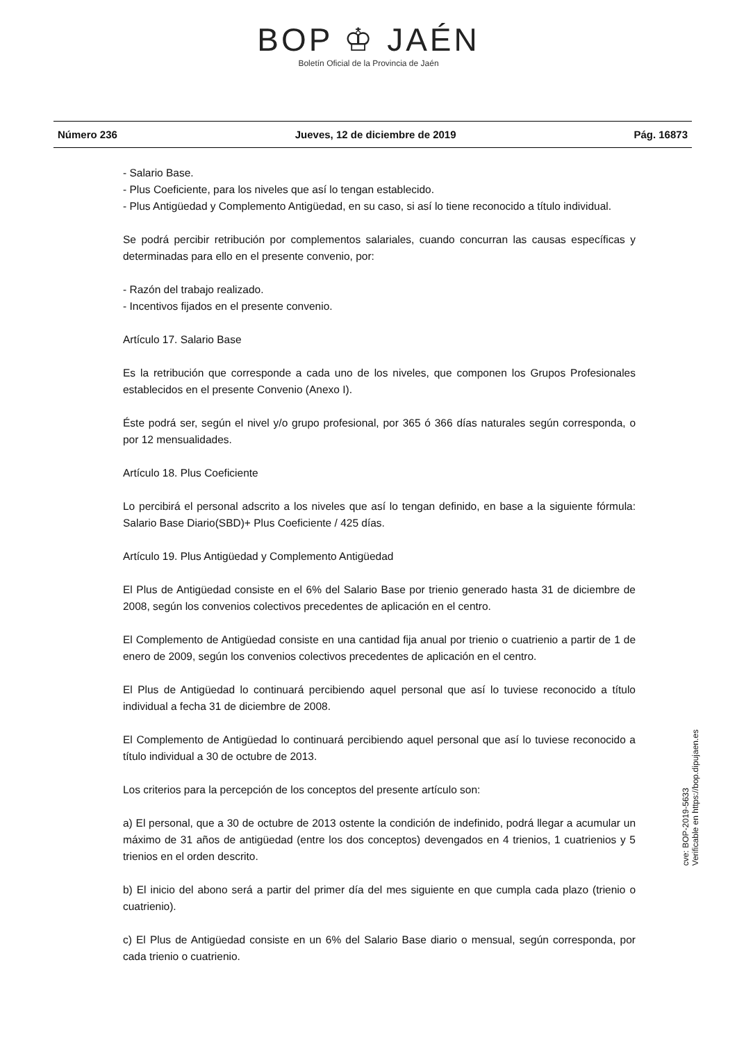BOP ♔ JAÉN
Boletín Oficial de la Provincia de Jaén
Número 236 Jueves, 12 de diciembre de 2019 Pág. 16873
- Salario Base.
- Plus Coeficiente, para los niveles que así lo tengan establecido.
- Plus Antigüedad y Complemento Antigüedad, en su caso, si así lo tiene reconocido a título individual.
Se podrá percibir retribución por complementos salariales, cuando concurran las causas específicas y determinadas para ello en el presente convenio, por:
- Razón del trabajo realizado.
- Incentivos fijados en el presente convenio.
Artículo 17. Salario Base
Es la retribución que corresponde a cada uno de los niveles, que componen los Grupos Profesionales establecidos en el presente Convenio (Anexo I).
Éste podrá ser, según el nivel y/o grupo profesional, por 365 ó 366 días naturales según corresponda, o por 12 mensualidades.
Artículo 18. Plus Coeficiente
Lo percibirá el personal adscrito a los niveles que así lo tengan definido, en base a la siguiente fórmula: Salario Base Diario(SBD)+ Plus Coeficiente / 425 días.
Artículo 19. Plus Antigüedad y Complemento Antigüedad
El Plus de Antigüedad consiste en el 6% del Salario Base por trienio generado hasta 31 de diciembre de 2008, según los convenios colectivos precedentes de aplicación en el centro.
El Complemento de Antigüedad consiste en una cantidad fija anual por trienio o cuatrienio a partir de 1 de enero de 2009, según los convenios colectivos precedentes de aplicación en el centro.
El Plus de Antigüedad lo continuará percibiendo aquel personal que así lo tuviese reconocido a título individual a fecha 31 de diciembre de 2008.
El Complemento de Antigüedad lo continuará percibiendo aquel personal que así lo tuviese reconocido a título individual a 30 de octubre de 2013.
Los criterios para la percepción de los conceptos del presente artículo son:
a) El personal, que a 30 de octubre de 2013 ostente la condición de indefinido, podrá llegar a acumular un máximo de 31 años de antigüedad (entre los dos conceptos) devengados en 4 trienios, 1 cuatrienios y 5 trienios en el orden descrito.
b) El inicio del abono será a partir del primer día del mes siguiente en que cumpla cada plazo (trienio o cuatrienio).
c) El Plus de Antigüedad consiste en un 6% del Salario Base diario o mensual, según corresponda, por cada trienio o cuatrienio.
cve: BOP-2019-5633
Verificable en https://bop.dipujaen.es